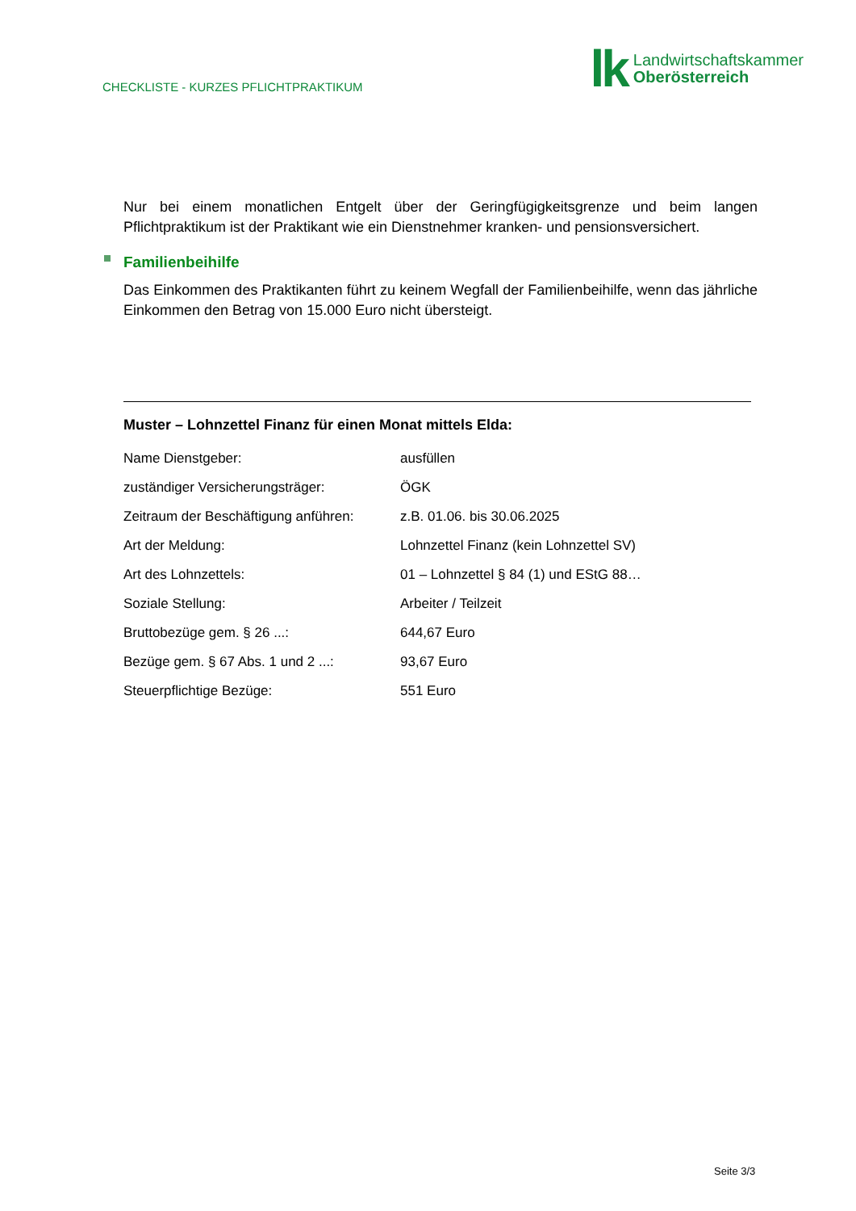CHECKLISTE - KURZES PFLICHTPRAKTIKUM
lk Landwirtschaftskammer
Oberösterreich
Nur bei einem monatlichen Entgelt über der Geringfügigkeitsgrenze und beim langen Pflichtpraktikum ist der Praktikant wie ein Dienstnehmer kranken- und pensionsversichert.
Familienbeihilfe
Das Einkommen des Praktikanten führt zu keinem Wegfall der Familienbeihilfe, wenn das jährliche Einkommen den Betrag von 15.000 Euro nicht übersteigt.
Muster – Lohnzettel Finanz für einen Monat mittels Elda:
| Name Dienstgeber: | ausfüllen |
| zuständiger Versicherungsträger: | ÖGK |
| Zeitraum der Beschäftigung anführen: | z.B. 01.06. bis 30.06.2025 |
| Art der Meldung: | Lohnzettel Finanz (kein Lohnzettel SV) |
| Art des Lohnzettels: | 01 – Lohnzettel § 84 (1) und EStG 88… |
| Soziale Stellung: | Arbeiter / Teilzeit |
| Bruttobezüge gem. § 26 ...: | 644,67 Euro |
| Bezüge gem. § 67 Abs. 1 und 2 ...: | 93,67 Euro |
| Steuerpflichtige Bezüge: | 551 Euro |
Seite 3/3